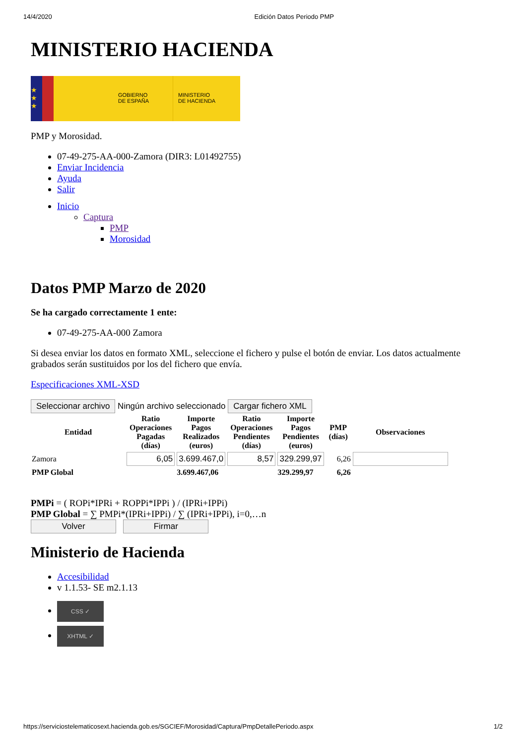14/4/2020 Edición Datos Periodo PMP
MINISTERIO HACIENDA
★
★
★
GOBIERNO
DE ESPAÑA
MINISTERIO
DE HACIENDA
PMP y Morosidad.
07-49-275-AA-000-Zamora (DIR3: L01492755)
Enviar Incidencia
Ayuda
Salir
Inicio
Captura
PMP
Morosidad
Datos PMP Marzo de 2020
Se ha cargado correctamente 1 ente:
07-49-275-AA-000 Zamora
Si desea enviar los datos en formato XML, seleccione el fichero y pulse el botón de enviar. Los datos actualmente grabados serán sustituidos por los del fichero que envía.
Especificaciones XML-XSD
Seleccionar archivo Ningún archivo seleccionado Cargar fichero XML
| Entidad | Ratio Operaciones Pagadas (días) | Importe Pagos Realizados (euros) | Ratio Operaciones Pendientes (días) | Importe Pagos Pendientes (euros) | PMP (días) | Observaciones |
| --- | --- | --- | --- | --- | --- | --- |
| Zamora | 6,05 | 3.699.467,0 | 8,57 | 329.299,97 | 6,26 | |
| PMP Global | | 3.699.467,06 | | 329.299,97 | 6,26 | |
PMPi = ( ROPi*IPRi + ROPPi*IPPi ) / (IPRi+IPPi)
PMP Global = ∑ PMPi*(IPRi+IPPi) / ∑ (IPRi+IPPi), i=0,…n
Volver Firmar
Ministerio de Hacienda
Accesibilidad
v 1.1.53- SE m2.1.13
CSS ✓
XHTML ✓
https://serviciostelematicosext.hacienda.gob.es/SGCIEF/Morosidad/Captura/PmpDetallePeriodo.aspx 1/2